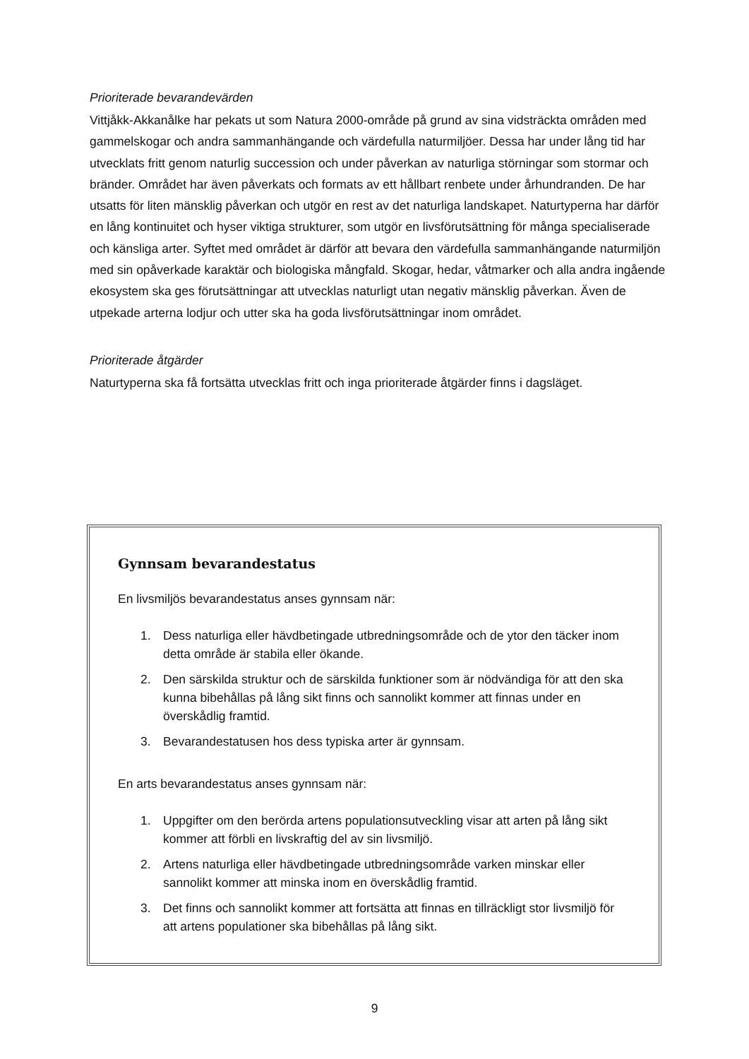Prioriterade bevarandevärden
Vittjåkk-Akkanålke har pekats ut som Natura 2000-område på grund av sina vidsträckta områden med gammelskogar och andra sammanhängande och värdefulla naturmiljöer. Dessa har under lång tid har utvecklats fritt genom naturlig succession och under påverkan av naturliga störningar som stormar och bränder. Området har även påverkats och formats av ett hållbart renbete under århundranden. De har utsatts för liten mänsklig påverkan och utgör en rest av det naturliga landskapet. Naturtyperna har därför en lång kontinuitet och hyser viktiga strukturer, som utgör en livsförutsättning för många specialiserade och känsliga arter. Syftet med området är därför att bevara den värdefulla sammanhängande naturmiljön med sin opåverkade karaktär och biologiska mångfald. Skogar, hedar, våtmarker och alla andra ingående ekosystem ska ges förutsättningar att utvecklas naturligt utan negativ mänsklig påverkan. Även de utpekade arterna lodjur och utter ska ha goda livsförutsättningar inom området.
Prioriterade åtgärder
Naturtyperna ska få fortsätta utvecklas fritt och inga prioriterade åtgärder finns i dagsläget.
Gynnsam bevarandestatus
En livsmiljös bevarandestatus anses gynnsam när:
1. Dess naturliga eller hävdbetingade utbredningsområde och de ytor den täcker inom detta område är stabila eller ökande.
2. Den särskilda struktur och de särskilda funktioner som är nödvändiga för att den ska kunna bibehållas på lång sikt finns och sannolikt kommer att finnas under en överskådlig framtid.
3. Bevarandestatusen hos dess typiska arter är gynnsam.
En arts bevarandestatus anses gynnsam när:
1. Uppgifter om den berörda artens populationsutveckling visar att arten på lång sikt kommer att förbli en livskraftig del av sin livsmiljö.
2. Artens naturliga eller hävdbetingade utbredningsområde varken minskar eller sannolikt kommer att minska inom en överskådlig framtid.
3. Det finns och sannolikt kommer att fortsätta att finnas en tillräckligt stor livsmiljö för att artens populationer ska bibehållas på lång sikt.
9